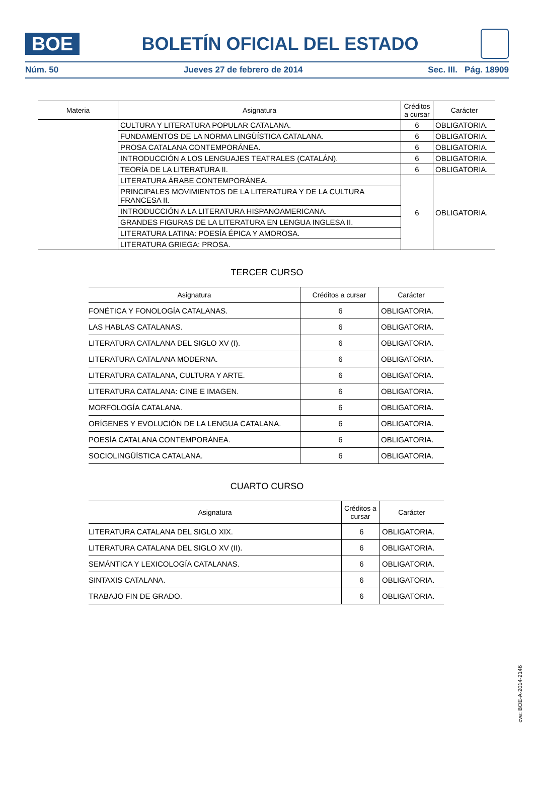BOE
BOLETÍN OFICIAL DEL ESTADO
Núm. 50 Jueves 27 de febrero de 2014 Sec. III. Pág. 18909
| Materia | Asignatura | Créditos a cursar | Carácter |
| --- | --- | --- | --- |
| | CULTURA Y LITERATURA POPULAR CATALANA. | 6 | OBLIGATORIA. |
| | FUNDAMENTOS DE LA NORMA LINGÜÍSTICA CATALANA. | 6 | OBLIGATORIA. |
| | PROSA CATALANA CONTEMPORÁNEA. | 6 | OBLIGATORIA. |
| | INTRODUCCIÓN A LOS LENGUAJES TEATRALES (CATALÁN). | 6 | OBLIGATORIA. |
| | TEORÍA DE LA LITERATURA II. | 6 | OBLIGATORIA. |
| | LITERATURA ÁRABE CONTEMPORÁNEA. | 6 | OBLIGATORIA. |
| | PRINCIPALES MOVIMIENTOS DE LA LITERATURA Y DE LA CULTURA FRANCESA II. | | |
| | INTRODUCCIÓN A LA LITERATURA HISPANOAMERICANA. | | |
| | GRANDES FIGURAS DE LA LITERATURA EN LENGUA INGLESA II. | | |
| | LITERATURA LATINA: POESÍA ÉPICA Y AMOROSA. | | |
| | LITERATURA GRIEGA: PROSA. | | |
TERCER CURSO
| Asignatura | Créditos a cursar | Carácter |
| --- | --- | --- |
| FONÉTICA Y FONOLOGÍA CATALANAS. | 6 | OBLIGATORIA. |
| LAS HABLAS CATALANAS. | 6 | OBLIGATORIA. |
| LITERATURA CATALANA DEL SIGLO XV (I). | 6 | OBLIGATORIA. |
| LITERATURA CATALANA MODERNA. | 6 | OBLIGATORIA. |
| LITERATURA CATALANA, CULTURA Y ARTE. | 6 | OBLIGATORIA. |
| LITERATURA CATALANA: CINE E IMAGEN. | 6 | OBLIGATORIA. |
| MORFOLOGÍA CATALANA. | 6 | OBLIGATORIA. |
| ORÍGENES Y EVOLUCIÓN DE LA LENGUA CATALANA. | 6 | OBLIGATORIA. |
| POESÍA CATALANA CONTEMPORÁNEA. | 6 | OBLIGATORIA. |
| SOCIOLINGÜÍSTICA CATALANA. | 6 | OBLIGATORIA. |
CUARTO CURSO
| Asignatura | Créditos a cursar | Carácter |
| --- | --- | --- |
| LITERATURA CATALANA DEL SIGLO XIX. | 6 | OBLIGATORIA. |
| LITERATURA CATALANA DEL SIGLO XV (II). | 6 | OBLIGATORIA. |
| SEMÁNTICA Y LEXICOLOGÍA CATALANAS. | 6 | OBLIGATORIA. |
| SINTAXIS CATALANA. | 6 | OBLIGATORIA. |
| TRABAJO FIN DE GRADO. | 6 | OBLIGATORIA. |
cve: BOE-A-2014-2146